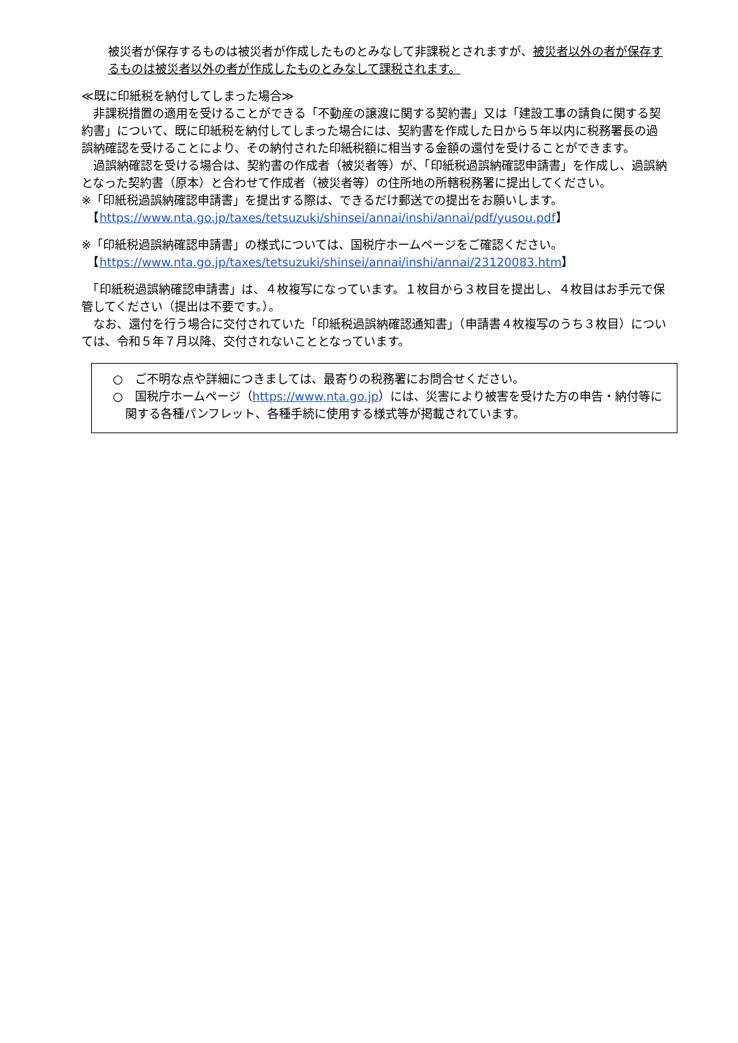被災者が保存するものは被災者が作成したものとみなして非課税とされますが、被災者以外の者が保存するものは被災者以外の者が作成したものとみなして課税されます。
≪既に印紙税を納付してしまった場合≫
　非課税措置の適用を受けることができる「不動産の譲渡に関する契約書」又は「建設工事の請負に関する契約書」について、既に印紙税を納付してしまった場合には、契約書を作成した日から５年以内に税務署長の過誤納確認を受けることにより、その納付された印紙税額に相当する金額の還付を受けることができます。
　過誤納確認を受ける場合は、契約書の作成者（被災者等）が、「印紙税過誤納確認申請書」を作成し、過誤納となった契約書（原本）と合わせて作成者（被災者等）の住所地の所轄税務署に提出してください。
※「印紙税過誤納確認申請書」を提出する際は、できるだけ郵送での提出をお願いします。
　【https://www.nta.go.jp/taxes/tetsuzuki/shinsei/annai/inshi/annai/pdf/yusou.pdf】
※「印紙税過誤納確認申請書」の様式については、国税庁ホームページをご確認ください。
　【https://www.nta.go.jp/taxes/tetsuzuki/shinsei/annai/inshi/annai/23120083.htm】
　「印紙税過誤納確認申請書」は、４枚複写になっています。１枚目から３枚目を提出し、４枚目はお手元で保管してください（提出は不要です。）。
　なお、還付を行う場合に交付されていた「印紙税過誤納確認通知書」（申請書４枚複写のうち３枚目）については、令和５年７月以降、交付されないこととなっています。
○　ご不明な点や詳細につきましては、最寄りの税務署にお問合せください。
○　国税庁ホームページ（https://www.nta.go.jp）には、災害により被害を受けた方の申告・納付等に関する各種パンフレット、各種手続に使用する様式等が掲載されています。